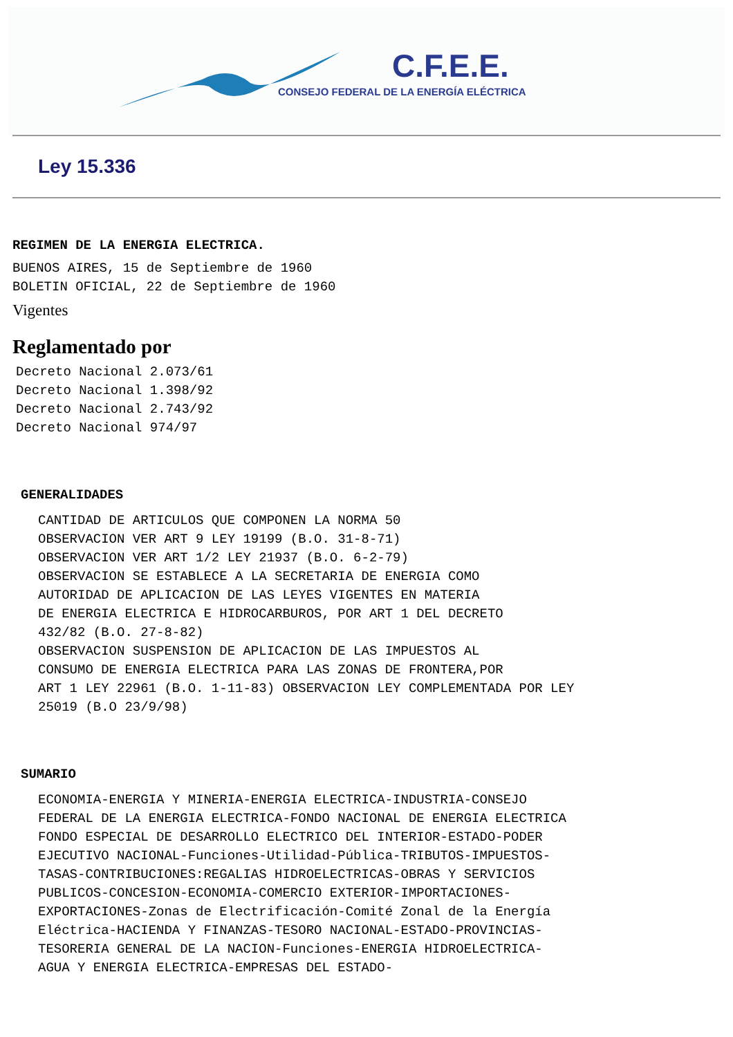C.F.E.E.
CONSEJO FEDERAL DE LA ENERGÍA ELÉCTRICA
Ley 15.336
REGIMEN DE LA ENERGIA ELECTRICA.
BUENOS AIRES, 15 de Septiembre de 1960
BOLETIN OFICIAL, 22 de Septiembre de 1960
Vigentes
Reglamentado por
Decreto Nacional 2.073/61
Decreto Nacional 1.398/92
Decreto Nacional 2.743/92
Decreto Nacional 974/97
GENERALIDADES
CANTIDAD DE ARTICULOS QUE COMPONEN LA NORMA 50
OBSERVACION VER ART 9 LEY 19199 (B.O. 31-8-71)
OBSERVACION VER ART 1/2 LEY 21937 (B.O. 6-2-79)
OBSERVACION SE ESTABLECE A LA SECRETARIA DE ENERGIA COMO
AUTORIDAD DE APLICACION DE LAS LEYES VIGENTES EN MATERIA
DE ENERGIA ELECTRICA E HIDROCARBUROS, POR ART 1 DEL DECRETO
432/82 (B.O. 27-8-82)
OBSERVACION SUSPENSION DE APLICACION DE LAS IMPUESTOS AL
CONSUMO DE ENERGIA ELECTRICA PARA LAS ZONAS DE FRONTERA,POR
ART 1 LEY 22961 (B.O. 1-11-83) OBSERVACION LEY COMPLEMENTADA POR LEY
25019 (B.O 23/9/98)
SUMARIO
ECONOMIA-ENERGIA Y MINERIA-ENERGIA ELECTRICA-INDUSTRIA-CONSEJO
FEDERAL DE LA ENERGIA ELECTRICA-FONDO NACIONAL DE ENERGIA ELECTRICA
FONDO ESPECIAL DE DESARROLLO ELECTRICO DEL INTERIOR-ESTADO-PODER
EJECUTIVO NACIONAL-Funciones-Utilidad-Pública-TRIBUTOS-IMPUESTOS-
TASAS-CONTRIBUCIONES:REGALIAS HIDROELECTRICAS-OBRAS Y SERVICIOS
PUBLICOS-CONCESION-ECONOMIA-COMERCIO EXTERIOR-IMPORTACIONES-
EXPORTACIONES-Zonas de Electrificación-Comité Zonal de la Energía
Eléctrica-HACIENDA Y FINANZAS-TESORO NACIONAL-ESTADO-PROVINCIAS-
TESORERIA GENERAL DE LA NACION-Funciones-ENERGIA HIDROELECTRICA-
AGUA Y ENERGIA ELECTRICA-EMPRESAS DEL ESTADO-